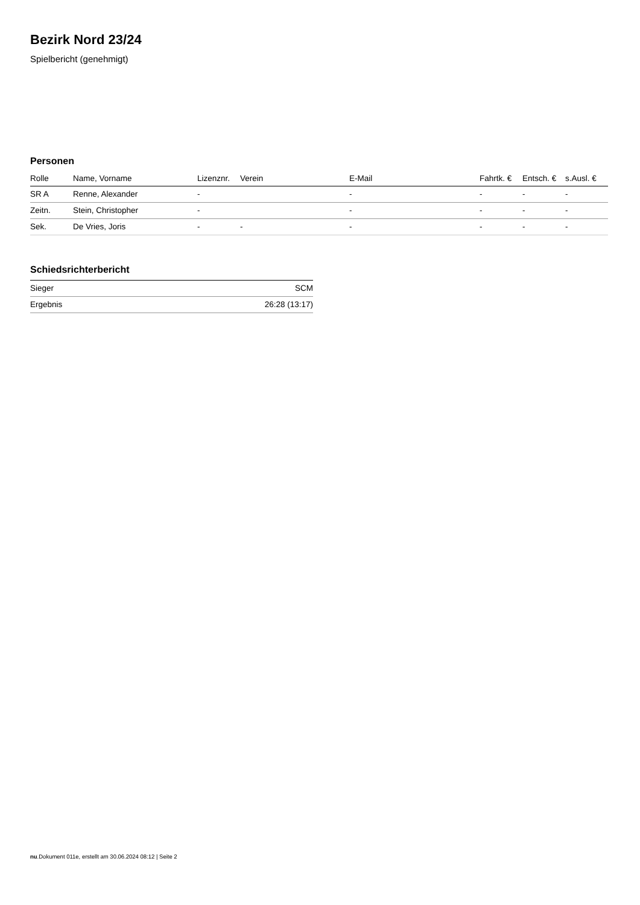Bezirk Nord 23/24
Spielbericht (genehmigt)
Personen
| Rolle | Name, Vorname | Lizenznr. | Verein | E-Mail | Fahrtk. € | Entsch. € | s.Ausl. € |
| --- | --- | --- | --- | --- | --- | --- | --- |
| SR A | Renne, Alexander | - | | - | - | - | - |
| Zeitn. | Stein, Christopher | - | | - | - | - | - |
| Sek. | De Vries, Joris | - | - | - | - | - | - |
Schiedsrichterbericht
| Sieger | SCM |
| Ergebnis | 26:28 (13:17) |
nu.Dokument 011e, erstellt am 30.06.2024 08:12 | Seite 2